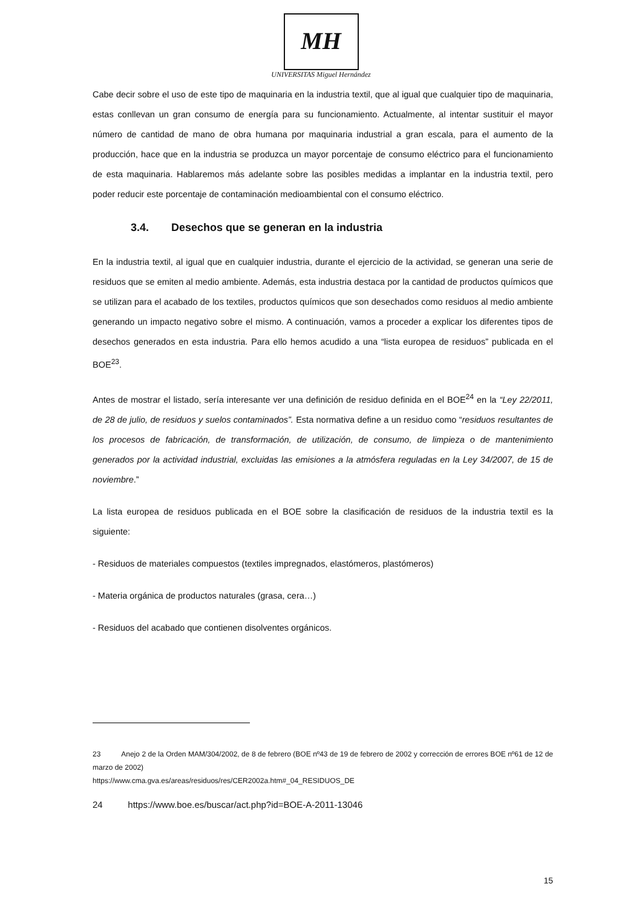MH
UNIVERSITAS Miguel Hernández
Cabe decir sobre el uso de este tipo de maquinaria en la industria textil, que al igual que cualquier tipo de maquinaria, estas conllevan un gran consumo de energía para su funcionamiento. Actualmente, al intentar sustituir el mayor número de cantidad de mano de obra humana por maquinaria industrial a gran escala, para el aumento de la producción, hace que en la industria se produzca un mayor porcentaje de consumo eléctrico para el funcionamiento de esta maquinaria. Hablaremos más adelante sobre las posibles medidas a implantar en la industria textil, pero poder reducir este porcentaje de contaminación medioambiental con el consumo eléctrico.
3.4. Desechos que se generan en la industria
En la industria textil, al igual que en cualquier industria, durante el ejercicio de la actividad, se generan una serie de residuos que se emiten al medio ambiente. Además, esta industria destaca por la cantidad de productos químicos que se utilizan para el acabado de los textiles, productos químicos que son desechados como residuos al medio ambiente generando un impacto negativo sobre el mismo. A continuación, vamos a proceder a explicar los diferentes tipos de desechos generados en esta industria. Para ello hemos acudido a una “lista europea de residuos” publicada en el BOE<sup>23</sup>.
Antes de mostrar el listado, sería interesante ver una definición de residuo definida en el BOE<sup>24</sup> en la “Ley 22/2011, de 28 de julio, de residuos y suelos contaminados”. Esta normativa define a un residuo como “residuos resultantes de los procesos de fabricación, de transformación, de utilización, de consumo, de limpieza o de mantenimiento generados por la actividad industrial, excluidas las emisiones a la atmósfera reguladas en la Ley 34/2007, de 15 de noviembre.”
La lista europea de residuos publicada en el BOE sobre la clasificación de residuos de la industria textil es la siguiente:
- Residuos de materiales compuestos (textiles impregnados, elastómeros, plastómeros)
- Materia orgánica de productos naturales (grasa, cera…)
- Residuos del acabado que contienen disolventes orgánicos.
23 Anejo 2 de la Orden MAM/304/2002, de 8 de febrero (BOE nº43 de 19 de febrero de 2002 y corrección de errores BOE nº61 de 12 de marzo de 2002)
https://www.cma.gva.es/areas/residuos/res/CER2002a.htm#_04_RESIDUOS_DE
24 https://www.boe.es/buscar/act.php?id=BOE-A-2011-13046
15